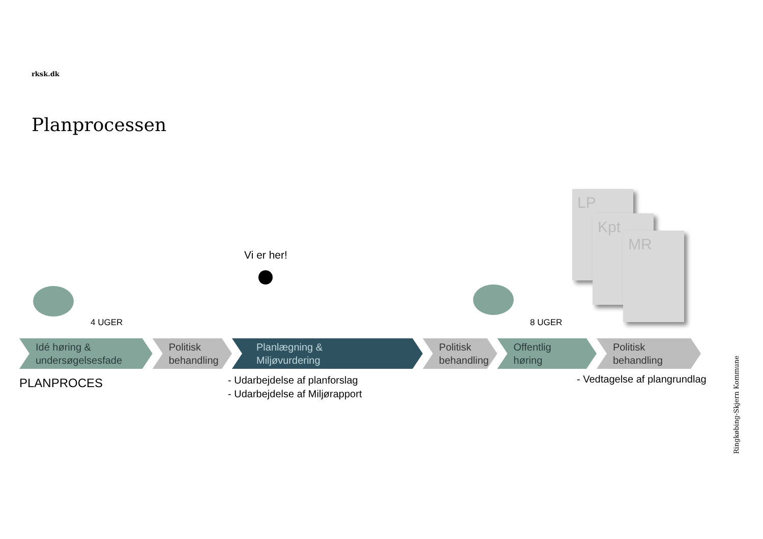rksk.dk
Planprocessen
LP
Kpt
MR
Vi er her!
4 UGER 8 UGER
Idé høring &
undersøgelsesfade
Politisk
behandling
Planlægning &
Miljøvurdering
Politisk
behandling
Offentlig
høring
Politisk
behandling
PLANPROCES
- Udarbejdelse af planforslag
- Udarbejdelse af Miljørapport
- Vedtagelse af plangrundlag
Ringkøbing-Skjern Kommune